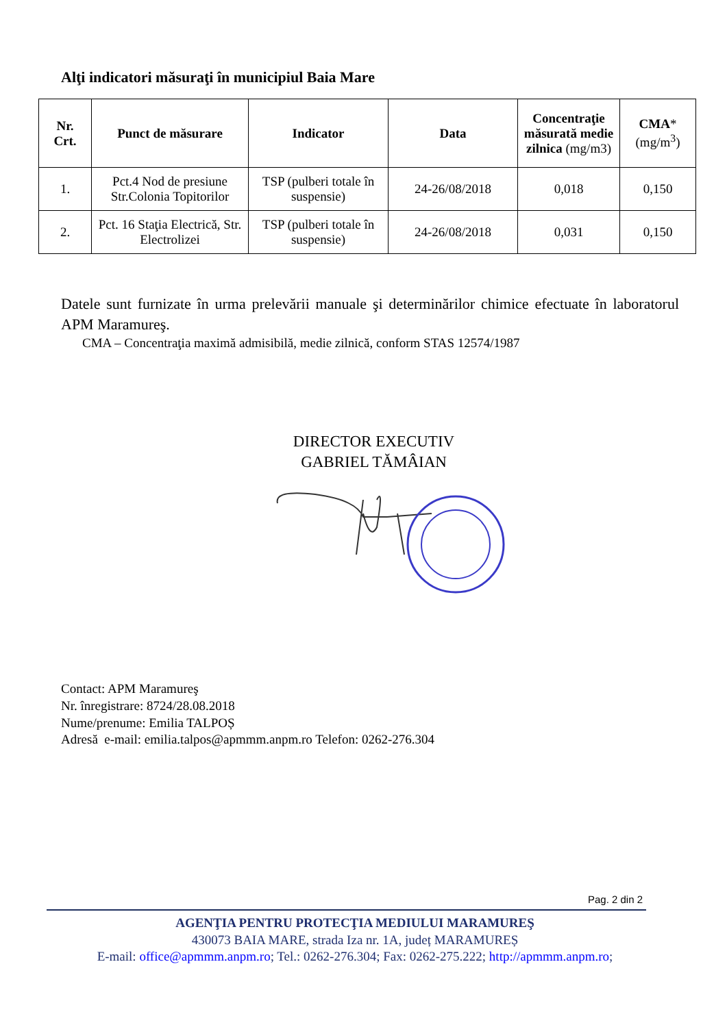Alţi indicatori măsuraţi în municipiul Baia Mare
| Nr. Crt. | Punct de măsurare | Indicator | Data | Concentraţie măsurată medie zilnica (mg/m3) | CMA * (mg/m<sup>3</sup>) |
| --- | --- | --- | --- | --- | --- |
| 1. | Pct.4 Nod de presiune Str.Colonia Topitorilor | TSP (pulberi totale în suspensie) | 24-26/08/2018 | 0,018 | 0,150 |
| 2. | Pct. 16 Staţia Electrică, Str. Electrolizei | TSP (pulberi totale în suspensie) | 24-26/08/2018 | 0,031 | 0,150 |
Datele sunt furnizate în urma prelevării manuale şi determinărilor chimice efectuate în laboratorul APM Maramureş.
CMA – Concentraţia maximă admisibilă, medie zilnică, conform STAS 12574/1987
DIRECTOR EXECUTIV
GABRIEL TĂMÂIAN
Contact: APM Maramureş
Nr. înregistrare: 8724/28.08.2018
Nume/prenume: Emilia TALPOȘ
Adresă e-mail: emilia.talpos@apmmm.anpm.ro Telefon: 0262-276.304
Pag. 2 din 2
AGENŢIA PENTRU PROTECŢIA MEDIULUI MARAMUREŞ
430073 BAIA MARE, strada Iza nr. 1A, județ MARAMUREȘ
E-mail: office@apmmm.anpm.ro; Tel.: 0262-276.304; Fax: 0262-275.222; http://apmmm.anpm.ro;